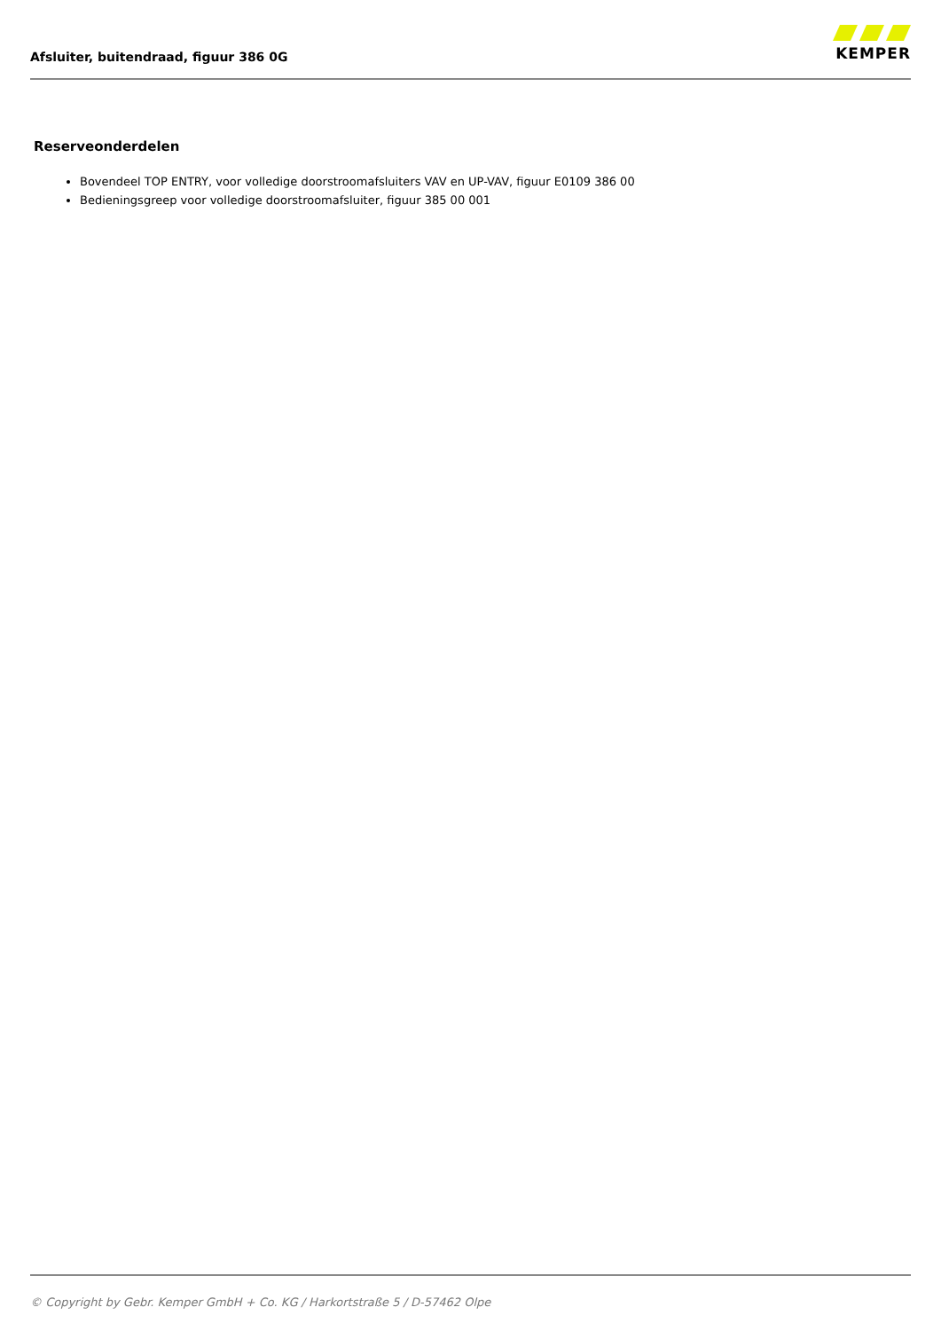Afsluiter, buitendraad, figuur 386 0G
KEMPER
Reserveonderdelen
Bovendeel TOP ENTRY, voor volledige doorstroomafsluiters VAV en UP-VAV, figuur E0109 386 00
Bedieningsgreep voor volledige doorstroomafsluiter, figuur 385 00 001
© Copyright by Gebr. Kemper GmbH + Co. KG / Harkortstraße 5 / D-57462 Olpe